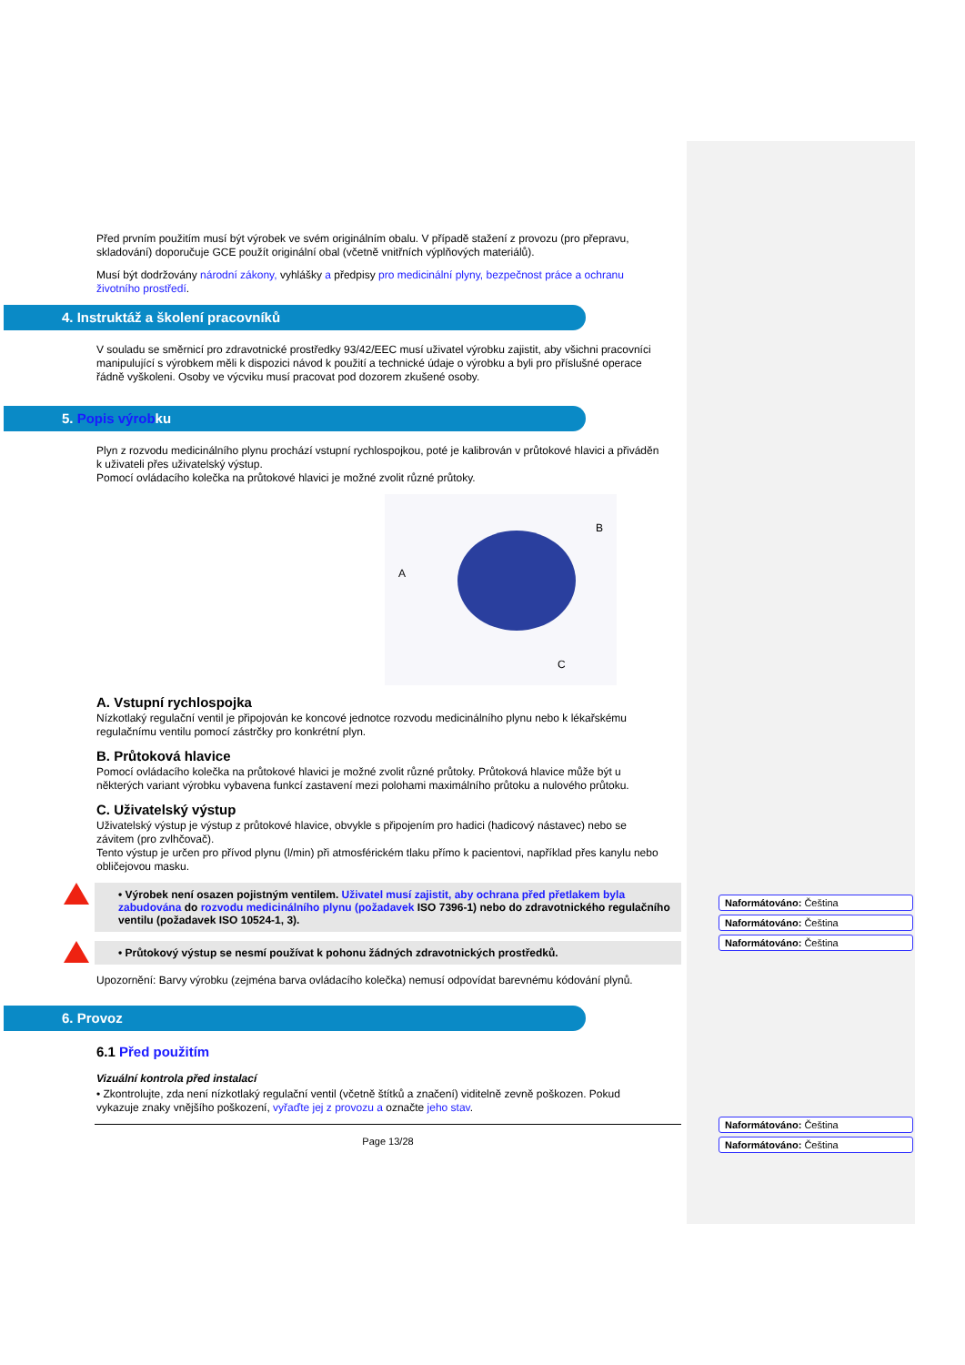Před prvním použitím musí být výrobek ve svém originálním obalu. V případě stažení z provozu (pro přepravu, skladování) doporučuje GCE použít originální obal (včetně vnitřních výplňových materiálů).
Musí být dodržovány národní zákony, vyhlášky a předpisy pro medicinální plyny, bezpečnost práce a ochranu životního prostředí.
4. Instruktáž a školení pracovníků
V souladu se směrnicí pro zdravotnické prostředky 93/42/EEC musí uživatel výrobku zajistit, aby všichni pracovníci manipulující s výrobkem měli k dispozici návod k použití a technické údaje o výrobku a byli pro příslušné operace řádně vyškoleni. Osoby ve výcviku musí pracovat pod dozorem zkušené osoby.
5. Popis výrobku
Plyn z rozvodu medicinálního plynu prochází vstupní rychlospojkou, poté je kalibrován v průtokové hlavici a přiváděn k uživateli přes uživatelský výstup.
Pomocí ovládacího kolečka na průtokové hlavici je možné zvolit různé průtoky.
B
A
C
A. Vstupní rychlospojka
Nízkotlaký regulační ventil je připojován ke koncové jednotce rozvodu medicinálního plynu nebo k lékařskému regulačnímu ventilu pomocí zástrčky pro konkrétní plyn.
B. Průtoková hlavice
Pomocí ovládacího kolečka na průtokové hlavici je možné zvolit různé průtoky. Průtoková hlavice může být u některých variant výrobku vybavena funkcí zastavení mezi polohami maximálního průtoku a nulového průtoku.
C. Uživatelský výstup
Uživatelský výstup je výstup z průtokové hlavice, obvykle s připojením pro hadici (hadicový nástavec) nebo se závitem (pro zvlhčovač).
Tento výstup je určen pro přívod plynu (l/min) při atmosférickém tlaku přímo k pacientovi, například přes kanylu nebo obličejovou masku.
• Výrobek není osazen pojistným ventilem. Uživatel musí zajistit, aby ochrana před přetlakem byla zabudována do rozvodu medicinálního plynu (požadavek ISO 7396-1) nebo do zdravotnického regulačního ventilu (požadavek ISO 10524-1, 3).
• Průtokový výstup se nesmí používat k pohonu žádných zdravotnických prostředků.
Upozornění: Barvy výrobku (zejména barva ovládacího kolečka) nemusí odpovídat barevnému kódování plynů.
6. Provoz
6.1 Před použitím
Vizuální kontrola před instalací
• Zkontrolujte, zda není nízkotlaký regulační ventil (včetně štítků a značení) viditelně zevně poškozen. Pokud vykazuje znaky vnějšího poškození, vyřaďte jej z provozu a označte jeho stav.
Page 13/28
Naformátováno: Čeština
Naformátováno: Čeština
Naformátováno: Čeština
Naformátováno: Čeština
Naformátováno: Čeština